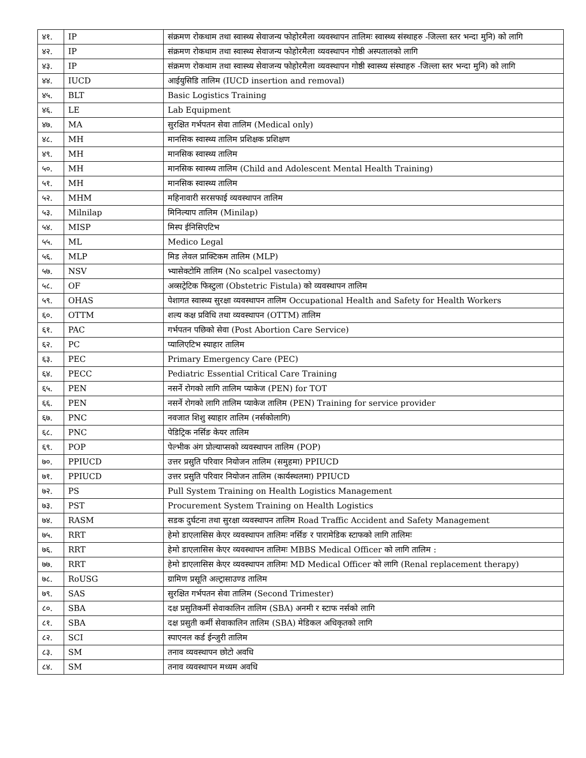| ४१. | IP | संक्रमण रोकथाम तथा स्वास्थ्य सेवाजन्य फोहोरमैला व्यवस्थापन तालिमः स्वास्थ्य संस्थाहरु -जिल्ला स्तर भन्दा मुनि) को लागि |
| ४२. | IP | संक्रमण रोकथाम तथा स्वास्थ्य सेवाजन्य फोहोरमैला व्यवस्थापन गोष्ठी अस्पतालको लागि |
| ४३. | IP | संक्रमण रोकथाम तथा स्वास्थ्य सेवाजन्य फोहोरमैला व्यवस्थापन गोष्ठी स्वास्थ्य संस्थाहरु -जिल्ला स्तर भन्दा मुनि) को लागि |
| ४४. | IUCD | आईयुसिडि तालिम (IUCD insertion and removal) |
| ४५. | BLT | Basic Logistics Training |
| ४६. | LE | Lab Equipment |
| ४७. | MA | सुरक्षित गर्भपतन सेवा तालिम (Medical only) |
| ४८. | MH | मानसिक स्वास्थ्य तालिम प्रशिक्षक प्रशिक्षण |
| ४९. | MH | मानसिक स्वास्थ्य तालिम |
| ५०. | MH | मानसिक स्वास्थ्य तालिम (Child and Adolescent Mental Health Training) |
| ५१. | MH | मानसिक स्वास्थ्य तालिम |
| ५२. | MHM | महिनावारी सरसफाई व्यवस्थापन तालिम |
| ५३. | Milnilap | मिनिल्याप तालिम (Minilap) |
| ५४. | MISP | मिस्प ईनिसिएटिभ |
| ५५. | ML | Medico Legal |
| ५६. | MLP | मिड लेवल प्राक्टिकम तालिम (MLP) |
| ५७. | NSV | भ्यासेक्टोमि तालिम (No scalpel vasectomy) |
| ५८. | OF | अव्सट्रेटिक फिस्टुला (Obstetric Fistula) को व्यवस्थापन तालिम |
| ५९. | OHAS | पेशागत स्वास्थ्य सुरक्षा व्यवस्थापन तालिम Occupational Health and Safety for Health Workers |
| ६०. | OTTM | शल्य कक्ष प्रविधि तथा व्यवस्थापन (OTTM) तालिम |
| ६१. | PAC | गर्भपतन पछिको सेवा (Post Abortion Care Service) |
| ६२. | PC | प्यालिएटिभ स्याहार तालिम |
| ६३. | PEC | Primary Emergency Care (PEC) |
| ६४. | PECC | Pediatric Essential Critical Care Training |
| ६५. | PEN | नसर्ने रोगको लागि तालिम प्याकेज (PEN) for TOT |
| ६६. | PEN | नसर्ने रोगको लागि तालिम प्याकेज तालिम (PEN) Training for service provider |
| ६७. | PNC | नवजात शिशु स्याहार तालिम (नर्सकोलागि) |
| ६८. | PNC | पेडिट्रिक नर्सिङ केयर तालिम |
| ६९. | POP | पेल्भीक अंग प्रोल्याप्सको व्यवस्थापन तालिम (POP) |
| ७०. | PPIUCD | उत्तर प्रसुति परिवार नियोजन तालिम (समुहमा) PPIUCD |
| ७१. | PPIUCD | उत्तर प्रसुति परिवार नियोजन तालिम (कार्यस्थलमा) PPIUCD |
| ७२. | PS | Pull System Training on Health Logistics Management |
| ७३. | PST | Procurement System Training on Health Logistics |
| ७४. | RASM | सडक दुर्घटना तथा सुरक्षा व्यवस्थापन तालिम Road Traffic Accident and Safety Management |
| ७५. | RRT | हेमो डाएलासिस केएर व्यवस्थापन तालिमः नर्सिङ र पारामेडिक स्टाफको लागि तालिमः |
| ७६. | RRT | हेमो डाएलासिस केएर व्यवस्थापन तालिमः MBBS Medical Officer को लागि तालिम : |
| ७७. | RRT | हेमो डाएलासिस केएर व्यवस्थापन तालिमः MD Medical Officer को लागि (Renal replacement therapy) |
| ७८. | RoUSG | ग्रामिण प्रसूति अल्ट्रासाउण्ड तालिम |
| ७९. | SAS | सुरक्षित गर्भपतन सेवा तालिम (Second Trimester) |
| ८०. | SBA | दक्ष प्रसुतिकर्मी सेवाकालिन तालिम (SBA) अनमी र स्टाफ नर्सको लागि |
| ८१. | SBA | दक्ष प्रसुती कर्मी सेवाकालिन तालिम (SBA) मेडिकल अधिकृतको लागि |
| ८२. | SCI | स्पाएनल कर्ड ईन्जुरी तालिम |
| ८३. | SM | तनाव व्यवस्थापन छोटो अवधि |
| ८४. | SM | तनाव व्यवस्थापन मध्यम अवधि |